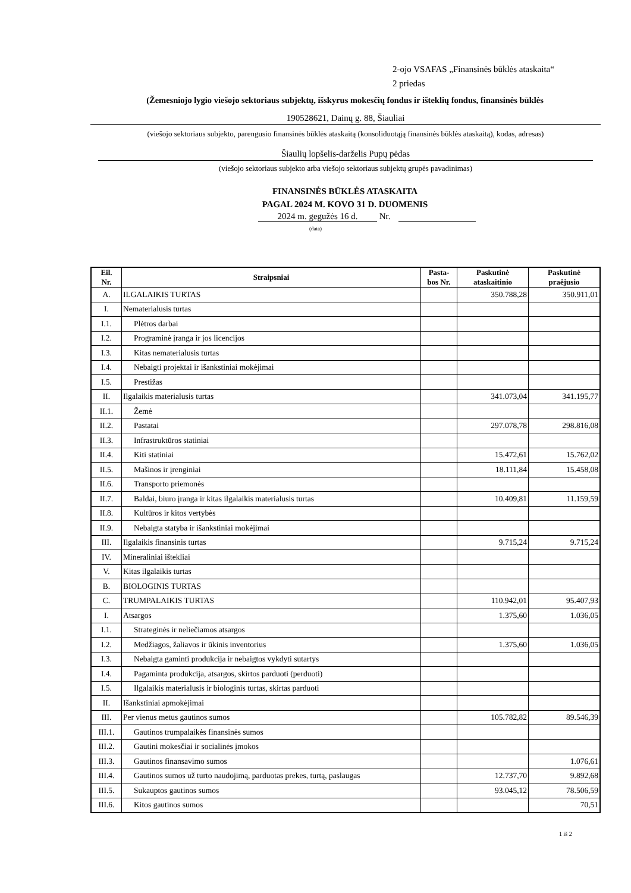2-ojo VSAFAS „Finansinės būklės ataskaita“
2 priedas
(Žemesniojo lygio viešojo sektoriaus subjektų, išskyrus mokesčių fondus ir išteklių fondus, finansinės būklės
190528621, Dainų g. 88, Šiauliai
(viešojo sektoriaus subjekto, parengusio finansinės būklės ataskaitą (konsoliduotąją finansinės būklės ataskaitą), kodas, adresas)
Šiaulių lopšelis-darželis Pupų pėdas
(viešojo sektoriaus subjekto arba viešojo sektoriaus subjektų grupės pavadinimas)
FINANSINĖS BŪKLĖS ATASKAITA
PAGAL 2024 M. KOVO 31 D. DUOMENIS
2024 m. gegužės 16 d. Nr.
(data)
| Eil. Nr. | Straipsniai | Pasta- bos Nr. | Paskutinė ataskaitinio | Paskutinė praėjusio |
| --- | --- | --- | --- | --- |
| A. | ILGALAIKIS TURTAS | | 350.788,28 | 350.911,01 |
| I. | Nematerialusis turtas | | | |
| I.1. | Plėtros darbai | | | |
| I.2. | Programinė įranga ir jos licencijos | | | |
| I.3. | Kitas nematerialusis turtas | | | |
| I.4. | Nebaigti projektai ir išankstiniai mokėjimai | | | |
| I.5. | Prestižas | | | |
| II. | Ilgalaikis materialusis turtas | | 341.073,04 | 341.195,77 |
| II.1. | Žemė | | | |
| II.2. | Pastatai | | 297.078,78 | 298.816,08 |
| II.3. | Infrastruktūros statiniai | | | |
| II.4. | Kiti statiniai | | 15.472,61 | 15.762,02 |
| II.5. | Mašinos ir įrenginiai | | 18.111,84 | 15.458,08 |
| II.6. | Transporto priemonės | | | |
| II.7. | Baldai, biuro įranga ir kitas ilgalaikis materialusis turtas | | 10.409,81 | 11.159,59 |
| II.8. | Kultūros ir kitos vertybės | | | |
| II.9. | Nebaigta statyba ir išankstiniai mokėjimai | | | |
| III. | Ilgalaikis finansinis turtas | | 9.715,24 | 9.715,24 |
| IV. | Mineraliniai ištekliai | | | |
| V. | Kitas ilgalaikis turtas | | | |
| B. | BIOLOGINIS TURTAS | | | |
| C. | TRUMPALAIKIS TURTAS | | 110.942,01 | 95.407,93 |
| I. | Atsargos | | 1.375,60 | 1.036,05 |
| I.1. | Strateginės ir neliečiamos atsargos | | | |
| I.2. | Medžiagos, žaliavos ir ūkinis inventorius | | 1.375,60 | 1.036,05 |
| I.3. | Nebaigta gaminti produkcija ir nebaigtos vykdyti sutartys | | | |
| I.4. | Pagaminta produkcija, atsargos, skirtos parduoti (perduoti) | | | |
| I.5. | Ilgalaikis materialusis ir biologinis turtas, skirtas parduoti | | | |
| II. | Išankstiniai apmokėjimai | | | |
| III. | Per vienus metus gautinos sumos | | 105.782,82 | 89.546,39 |
| III.1. | Gautinos trumpalaikės finansinės sumos | | | |
| III.2. | Gautini mokesčiai ir socialinės įmokos | | | |
| III.3. | Gautinos finansavimo sumos | | | 1.076,61 |
| III.4. | Gautinos sumos už turto naudojimą, parduotas prekes, turtą, paslaugas | | 12.737,70 | 9.892,68 |
| III.5. | Sukauptos gautinos sumos | | 93.045,12 | 78.506,59 |
| III.6. | Kitos gautinos sumos | | | 70,51 |
1 iš 2